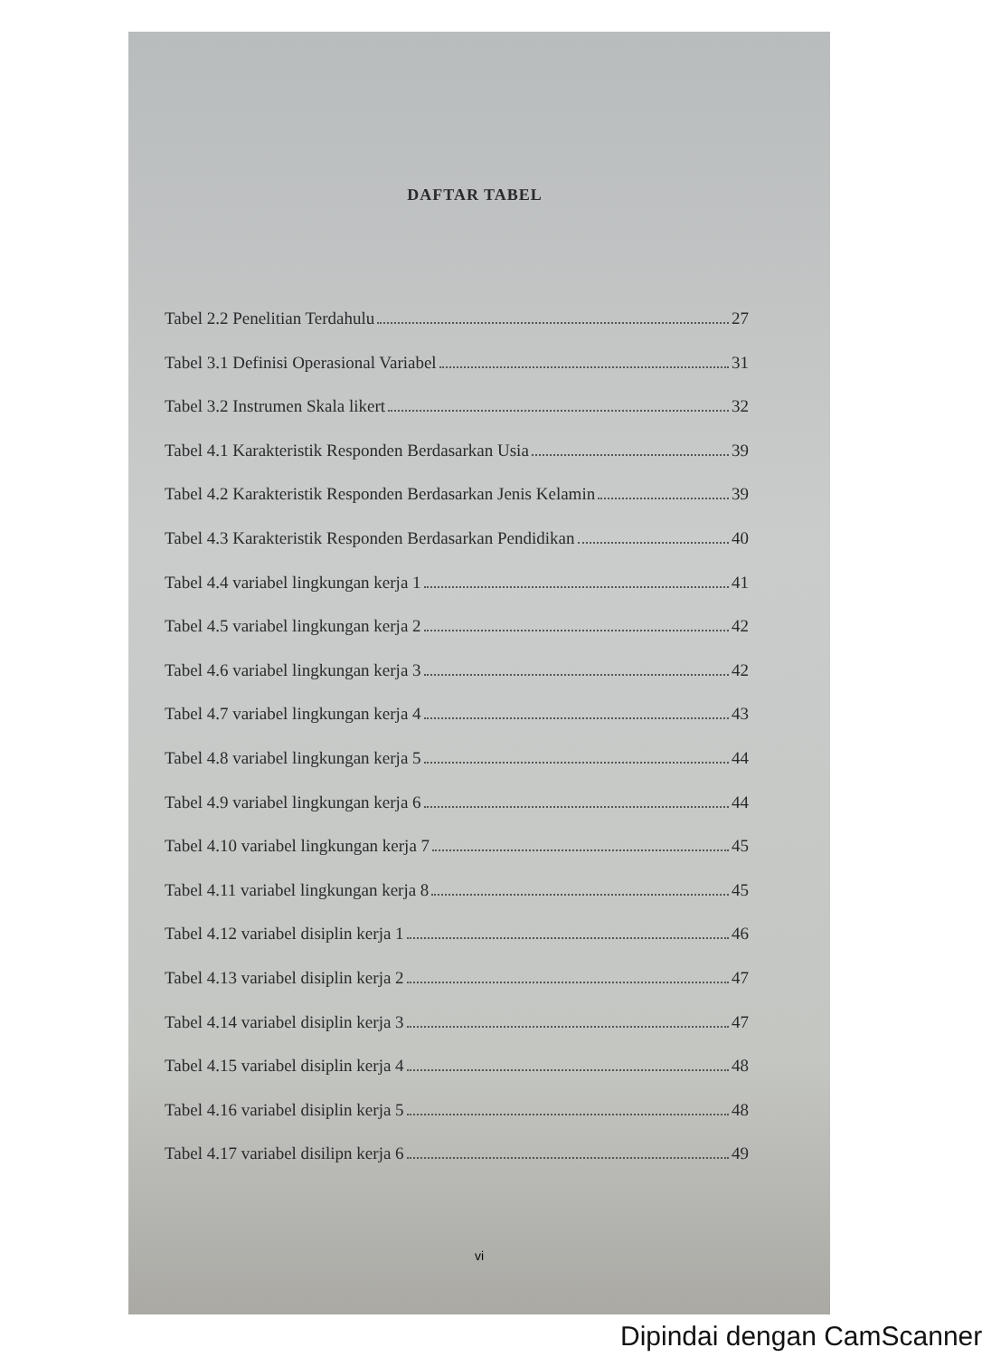DAFTAR TABEL
Tabel 2.2 Penelitian Terdahulu 27
Tabel 3.1 Definisi Operasional Variabel 31
Tabel 3.2 Instrumen Skala likert 32
Tabel 4.1 Karakteristik Responden Berdasarkan Usia 39
Tabel 4.2 Karakteristik Responden Berdasarkan Jenis Kelamin 39
Tabel 4.3 Karakteristik Responden Berdasarkan Pendidikan 40
Tabel 4.4 variabel lingkungan kerja 1 41
Tabel 4.5 variabel lingkungan kerja 2 42
Tabel 4.6 variabel lingkungan kerja 3 42
Tabel 4.7 variabel lingkungan kerja 4 43
Tabel 4.8 variabel lingkungan kerja 5 44
Tabel 4.9 variabel lingkungan kerja 6 44
Tabel 4.10 variabel lingkungan kerja 7 45
Tabel 4.11 variabel lingkungan kerja 8 45
Tabel 4.12 variabel disiplin kerja 1 46
Tabel 4.13 variabel disiplin kerja 2 47
Tabel 4.14 variabel disiplin kerja 3 47
Tabel 4.15 variabel disiplin kerja 4 48
Tabel 4.16 variabel disiplin kerja 5 48
Tabel 4.17 variabel disilipn kerja 6 49
vi
Dipindai dengan CamScanner